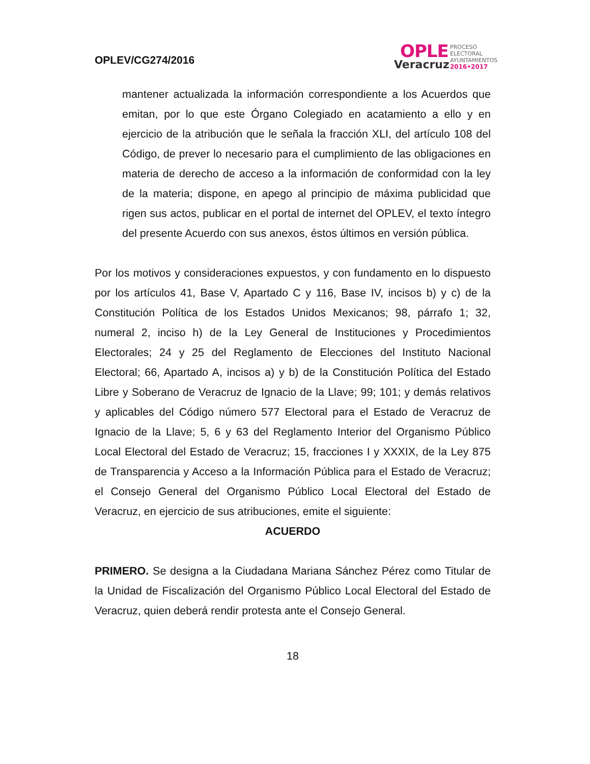OPLEV/CG274/2016
OPLE
Veracruz
PROCESO
ELECTORAL
AYUNTAMIENTOS
2016•2017
mantener actualizada la información correspondiente a los Acuerdos que emitan, por lo que este Órgano Colegiado en acatamiento a ello y en ejercicio de la atribución que le señala la fracción XLI, del artículo 108 del Código, de prever lo necesario para el cumplimiento de las obligaciones en materia de derecho de acceso a la información de conformidad con la ley de la materia; dispone, en apego al principio de máxima publicidad que rigen sus actos, publicar en el portal de internet del OPLEV, el texto íntegro del presente Acuerdo con sus anexos, éstos últimos en versión pública.
Por los motivos y consideraciones expuestos, y con fundamento en lo dispuesto por los artículos 41, Base V, Apartado C y 116, Base IV, incisos b) y c) de la Constitución Política de los Estados Unidos Mexicanos; 98, párrafo 1; 32, numeral 2, inciso h) de la Ley General de Instituciones y Procedimientos Electorales; 24 y 25 del Reglamento de Elecciones del Instituto Nacional Electoral; 66, Apartado A, incisos a) y b) de la Constitución Política del Estado Libre y Soberano de Veracruz de Ignacio de la Llave; 99; 101; y demás relativos y aplicables del Código número 577 Electoral para el Estado de Veracruz de Ignacio de la Llave; 5, 6 y 63 del Reglamento Interior del Organismo Público Local Electoral del Estado de Veracruz; 15, fracciones I y XXXIX, de la Ley 875 de Transparencia y Acceso a la Información Pública para el Estado de Veracruz; el Consejo General del Organismo Público Local Electoral del Estado de Veracruz, en ejercicio de sus atribuciones, emite el siguiente:
ACUERDO
PRIMERO. Se designa a la Ciudadana Mariana Sánchez Pérez como Titular de la Unidad de Fiscalización del Organismo Público Local Electoral del Estado de Veracruz, quien deberá rendir protesta ante el Consejo General.
18